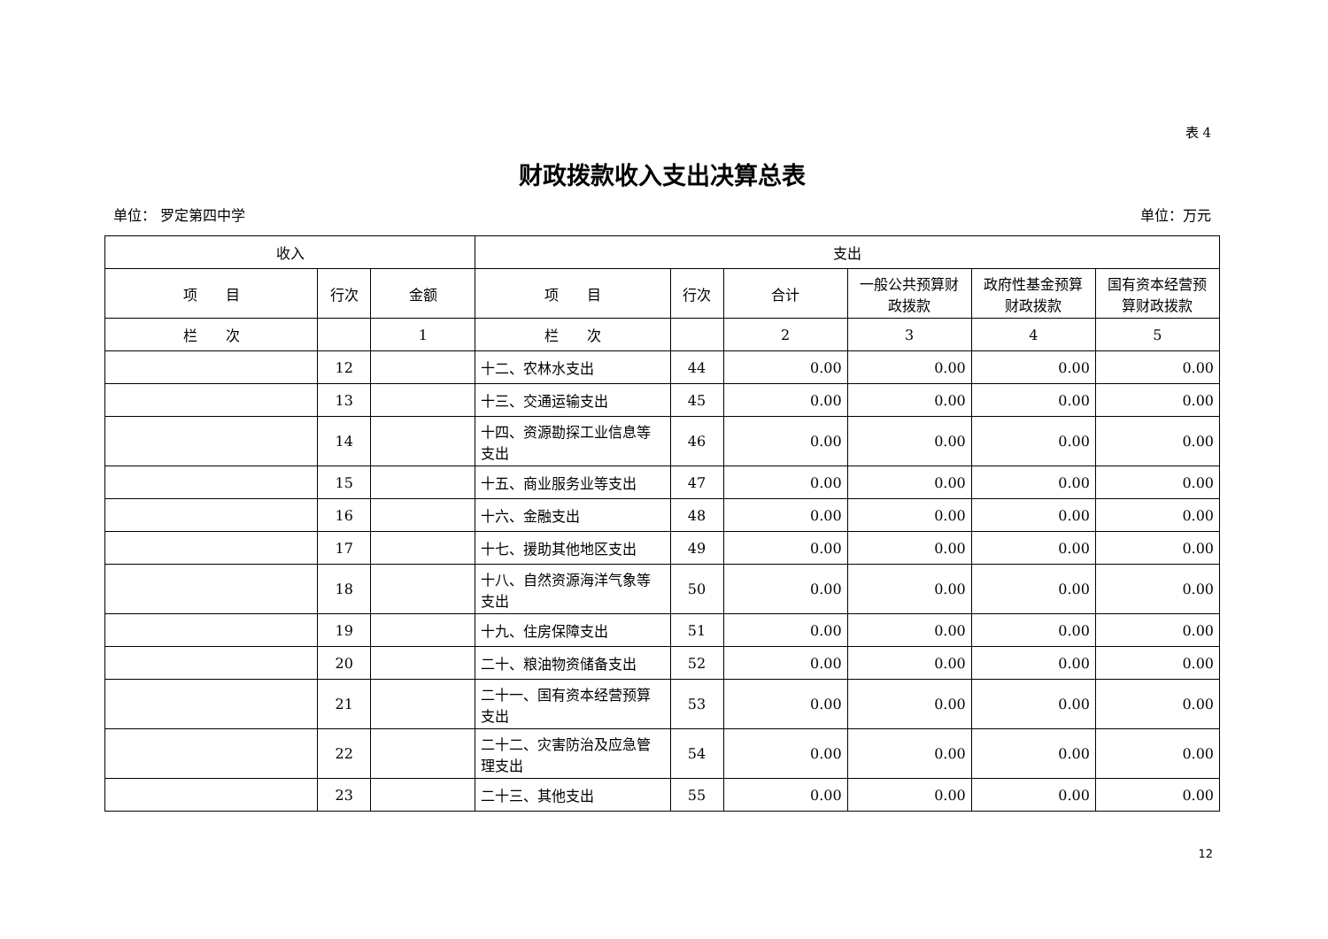表 4
财政拨款收入支出决算总表
单位： 罗定第四中学 单位：万元
| 收入 | | | 支出 | | | | | |
| --- | --- | --- | --- | --- | --- | --- | --- | --- |
| 项 目 | 行次 | 金额 | 项 目 | 行次 | 合计 | 一般公共预算财政拨款 | 政府性基金预算财政拨款 | 国有资本经营预算财政拨款 |
| 栏 次 | | 1 | 栏 次 | | 2 | 3 | 4 | 5 |
| | 12 | | 十二、农林水支出 | 44 | 0.00 | 0.00 | 0.00 | 0.00 |
| | 13 | | 十三、交通运输支出 | 45 | 0.00 | 0.00 | 0.00 | 0.00 |
| | 14 | | 十四、资源勘探工业信息等支出 | 46 | 0.00 | 0.00 | 0.00 | 0.00 |
| | 15 | | 十五、商业服务业等支出 | 47 | 0.00 | 0.00 | 0.00 | 0.00 |
| | 16 | | 十六、金融支出 | 48 | 0.00 | 0.00 | 0.00 | 0.00 |
| | 17 | | 十七、援助其他地区支出 | 49 | 0.00 | 0.00 | 0.00 | 0.00 |
| | 18 | | 十八、自然资源海洋气象等支出 | 50 | 0.00 | 0.00 | 0.00 | 0.00 |
| | 19 | | 十九、住房保障支出 | 51 | 0.00 | 0.00 | 0.00 | 0.00 |
| | 20 | | 二十、粮油物资储备支出 | 52 | 0.00 | 0.00 | 0.00 | 0.00 |
| | 21 | | 二十一、国有资本经营预算支出 | 53 | 0.00 | 0.00 | 0.00 | 0.00 |
| | 22 | | 二十二、灾害防治及应急管理支出 | 54 | 0.00 | 0.00 | 0.00 | 0.00 |
| | 23 | | 二十三、其他支出 | 55 | 0.00 | 0.00 | 0.00 | 0.00 |
12